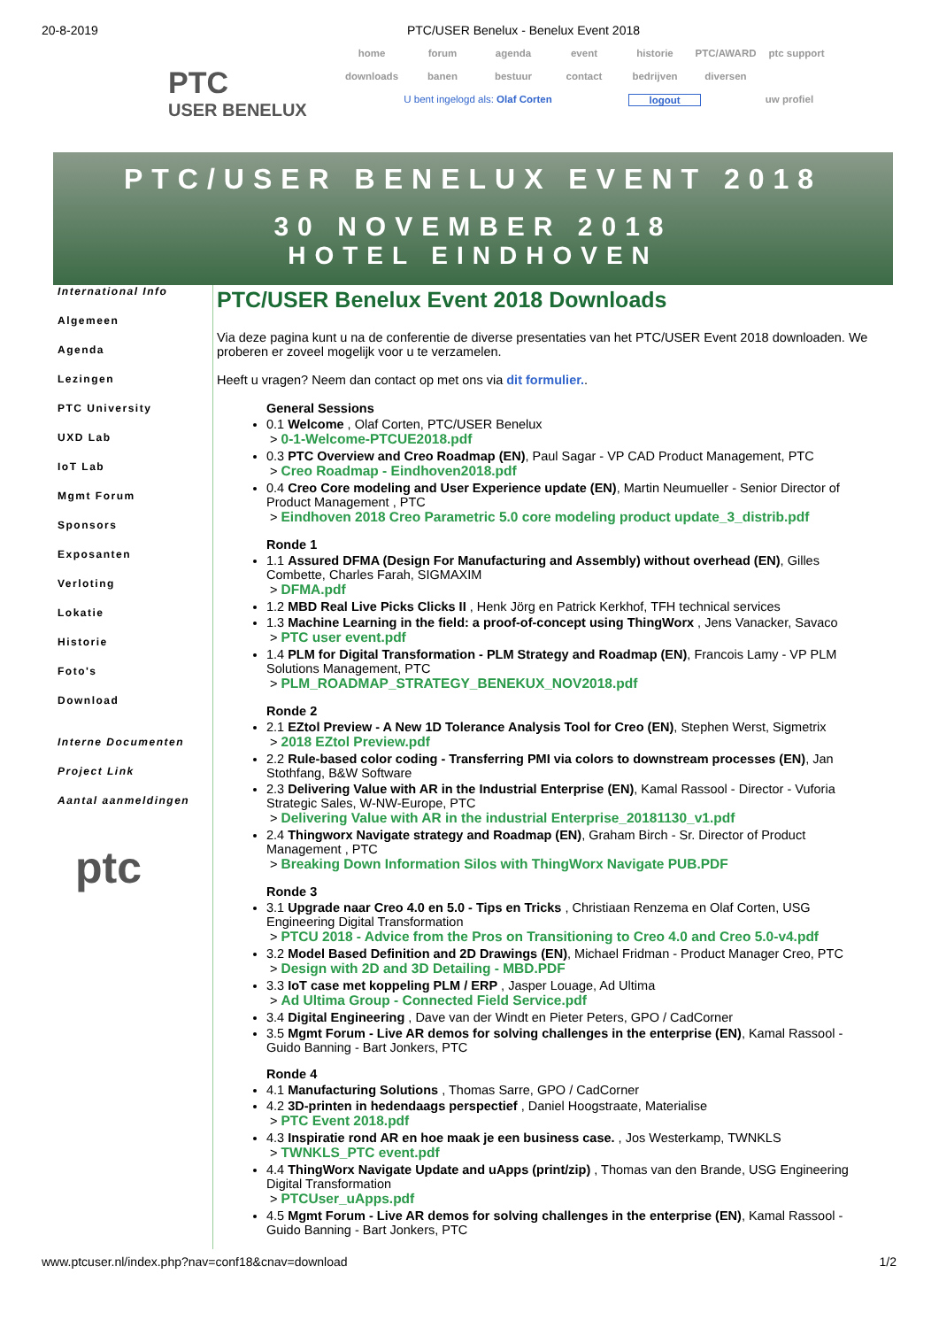20-8-2019 PTC/USER Benelux - Benelux Event 2018
PTC
USER BENELUX
home forum agenda event historie PTC/AWARD ptc support
downloads banen bestuur contact bedrijven diversen
U bent ingelogd als: Olaf Corten logout uw profiel
PTC/USER BENELUX EVENT 2018
30 NOVEMBER 2018
HOTEL EINDHOVEN
International Info
Algemeen
Agenda
Lezingen
PTC University
UXD Lab
IoT Lab
Mgmt Forum
Sponsors
Exposanten
Verloting
Lokatie
Historie
Foto's
Download
Interne Documenten
Project Link
Aantal aanmeldingen
ptc
PTC/USER Benelux Event 2018 Downloads
Via deze pagina kunt u na de conferentie de diverse presentaties van het PTC/USER Event 2018 downloaden. We proberen er zoveel mogelijk voor u te verzamelen.
Heeft u vragen? Neem dan contact op met ons via dit formulier..
General Sessions
0.1 Welcome , Olaf Corten, PTC/USER Benelux
> 0-1-Welcome-PTCUE2018.pdf
0.3 PTC Overview and Creo Roadmap (EN), Paul Sagar - VP CAD Product Management, PTC
> Creo Roadmap - Eindhoven2018.pdf
0.4 Creo Core modeling and User Experience update (EN), Martin Neumueller - Senior Director of Product Management , PTC
> Eindhoven 2018 Creo Parametric 5.0 core modeling product update_3_distrib.pdf
Ronde 1
1.1 Assured DFMA (Design For Manufacturing and Assembly) without overhead (EN), Gilles Combette, Charles Farah, SIGMAXIM
> DFMA.pdf
1.2 MBD Real Live Picks Clicks II , Henk Jörg en Patrick Kerkhof, TFH technical services
1.3 Machine Learning in the field: a proof-of-concept using ThingWorx , Jens Vanacker, Savaco
> PTC user event.pdf
1.4 PLM for Digital Transformation - PLM Strategy and Roadmap (EN), Francois Lamy - VP PLM Solutions Management, PTC
> PLM_ROADMAP_STRATEGY_BENEKUX_NOV2018.pdf
Ronde 2
2.1 EZtol Preview - A New 1D Tolerance Analysis Tool for Creo (EN), Stephen Werst, Sigmetrix
> 2018 EZtol Preview.pdf
2.2 Rule-based color coding - Transferring PMI via colors to downstream processes (EN), Jan Stothfang, B&W Software
2.3 Delivering Value with AR in the Industrial Enterprise (EN), Kamal Rassool - Director - Vuforia Strategic Sales, W-NW-Europe, PTC
> Delivering Value with AR in the industrial Enterprise_20181130_v1.pdf
2.4 Thingworx Navigate strategy and Roadmap (EN), Graham Birch - Sr. Director of Product Management , PTC
> Breaking Down Information Silos with ThingWorx Navigate PUB.PDF
Ronde 3
3.1 Upgrade naar Creo 4.0 en 5.0 - Tips en Tricks , Christiaan Renzema en Olaf Corten, USG Engineering Digital Transformation
> PTCU 2018 - Advice from the Pros on Transitioning to Creo 4.0 and Creo 5.0-v4.pdf
3.2 Model Based Definition and 2D Drawings (EN), Michael Fridman - Product Manager Creo, PTC
> Design with 2D and 3D Detailing - MBD.PDF
3.3 IoT case met koppeling PLM / ERP , Jasper Louage, Ad Ultima
> Ad Ultima Group - Connected Field Service.pdf
3.4 Digital Engineering , Dave van der Windt en Pieter Peters, GPO / CadCorner
3.5 Mgmt Forum - Live AR demos for solving challenges in the enterprise (EN), Kamal Rassool - Guido Banning - Bart Jonkers, PTC
Ronde 4
4.1 Manufacturing Solutions , Thomas Sarre, GPO / CadCorner
4.2 3D-printen in hedendaags perspectief , Daniel Hoogstraate, Materialise
> PTC Event 2018.pdf
4.3 Inspiratie rond AR en hoe maak je een business case. , Jos Westerkamp, TWNKLS
> TWNKLS_PTC event.pdf
4.4 ThingWorx Navigate Update and uApps (print/zip) , Thomas van den Brande, USG Engineering Digital Transformation
> PTCUser_uApps.pdf
4.5 Mgmt Forum - Live AR demos for solving challenges in the enterprise (EN), Kamal Rassool - Guido Banning - Bart Jonkers, PTC
www.ptcuser.nl/index.php?nav=conf18&cnav=download 1/2